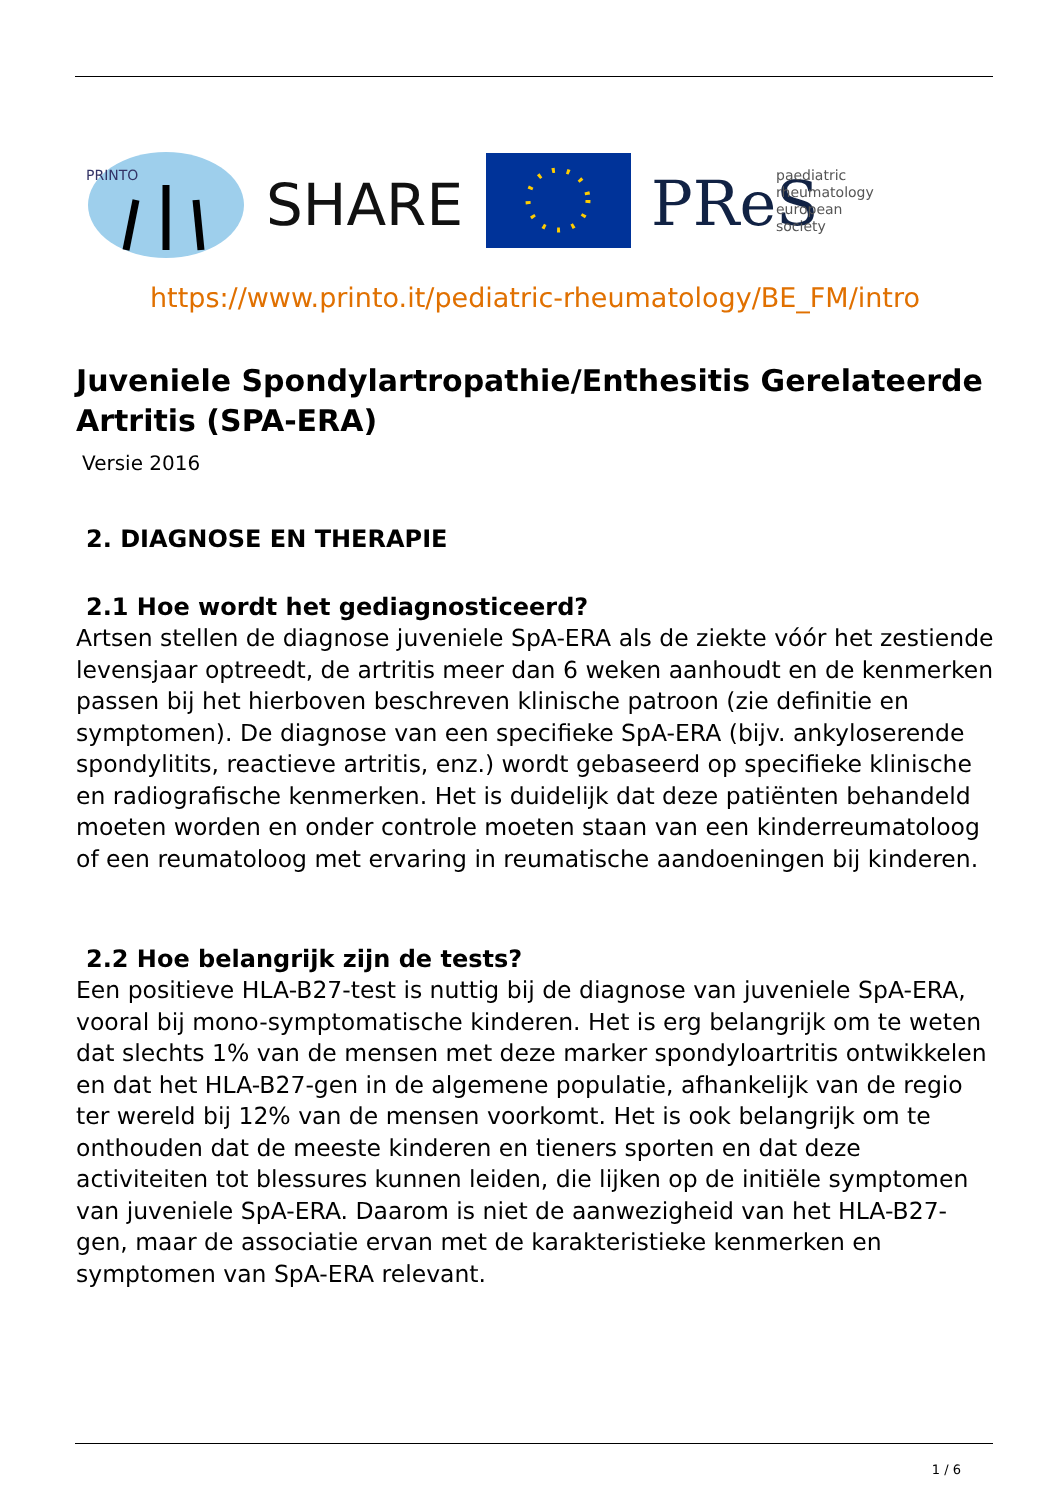PRINTO
SHARE
PReS
paediatric
rheumatology
european
society
https://www.printo.it/pediatric-rheumatology/BE_FM/intro
Juveniele Spondylartropathie/Enthesitis Gerelateerde Artritis (SPA-ERA)
Versie 2016
2. DIAGNOSE EN THERAPIE
2.1 Hoe wordt het gediagnosticeerd?
Artsen stellen de diagnose juveniele SpA-ERA als de ziekte vóór het zestiende levensjaar optreedt, de artritis meer dan 6 weken aanhoudt en de kenmerken passen bij het hierboven beschreven klinische patroon (zie definitie en symptomen). De diagnose van een specifieke SpA-ERA (bijv. ankyloserende spondylitits, reactieve artritis, enz.) wordt gebaseerd op specifieke klinische en radiografische kenmerken. Het is duidelijk dat deze patiënten behandeld moeten worden en onder controle moeten staan van een kinderreumatoloog of een reumatoloog met ervaring in reumatische aandoeningen bij kinderen.
2.2 Hoe belangrijk zijn de tests?
Een positieve HLA-B27-test is nuttig bij de diagnose van juveniele SpA-ERA, vooral bij mono-symptomatische kinderen. Het is erg belangrijk om te weten dat slechts 1% van de mensen met deze marker spondyloartritis ontwikkelen en dat het HLA-B27-gen in de algemene populatie, afhankelijk van de regio ter wereld bij 12% van de mensen voorkomt. Het is ook belangrijk om te onthouden dat de meeste kinderen en tieners sporten en dat deze activiteiten tot blessures kunnen leiden, die lijken op de initiële symptomen van juveniele SpA-ERA. Daarom is niet de aanwezigheid van het HLA-B27-gen, maar de associatie ervan met de karakteristieke kenmerken en symptomen van SpA-ERA relevant.
1 / 6